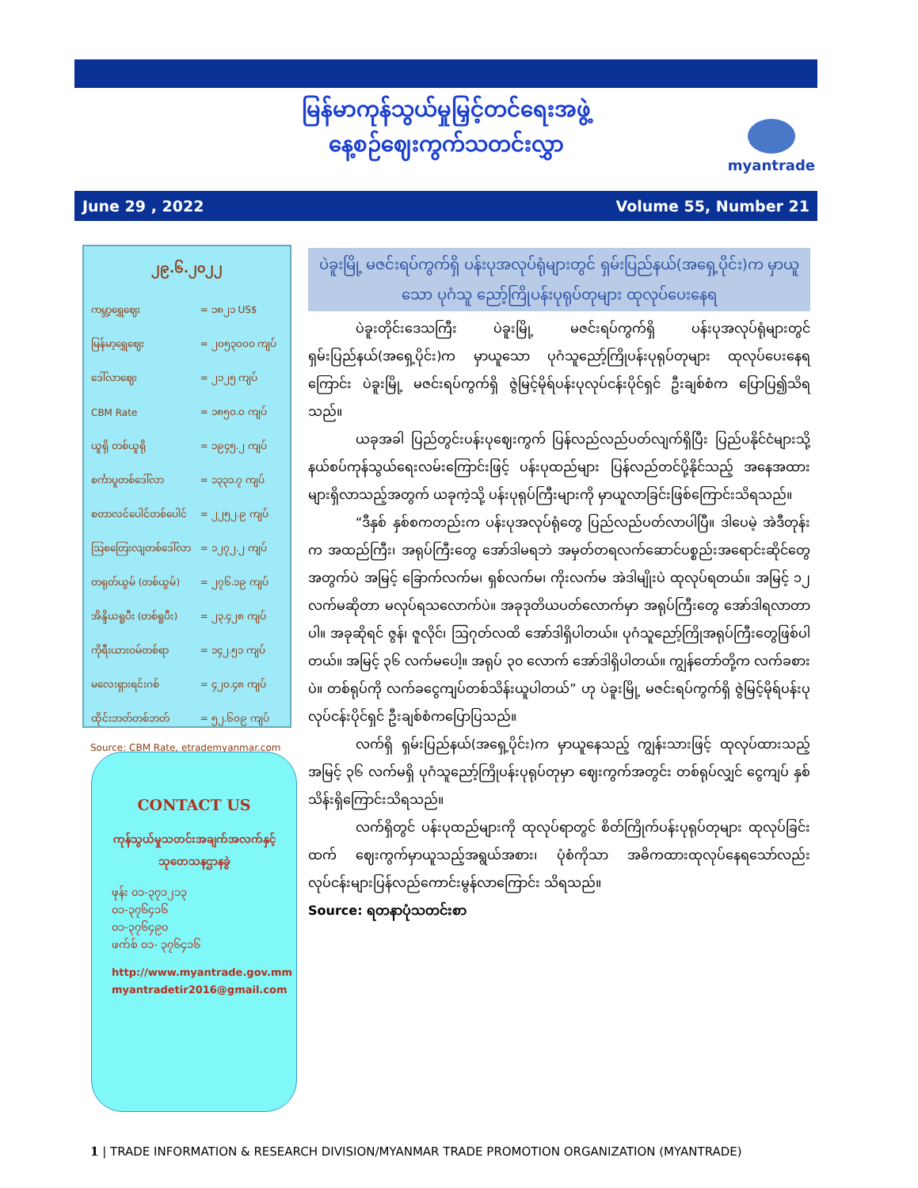မြန်မာကုန်သွယ်မှုမြှင့်တင်ရေးအဖွဲ့
နေ့စဉ်ဈေးကွက်သတင်းလွှာ
myantrade
June 29 , 2022 Volume 55, Number 21
၂၉.၆.၂၀၂၂
| ကမ္ဘာ့ရွှေဈေး | = ၁၈၂၁ US$ |
| မြန်မာ့ရွှေဈေး | = ၂၀၅၃၀၀၀ ကျပ် |
| ဒေါ်လာဈေး | = ၂၁၂၅ ကျပ် |
| CBM Rate | = ၁၈၅၀.၀ ကျပ် |
| ယူရို တစ်ယူရို | = ၁၉၄၅.၂ ကျပ် |
| စင်္ကာပူတစ်ဒေါ်လာ | = ၁၃၃၁.၇ ကျပ် |
| စတာလင်ပေါင်တစ်ပေါင် | = ၂၂၅၂.၉ ကျပ် |
| ဩစတြေးလျတစ်ဒေါ်လာ | = ၁၂၇၂.၂ ကျပ် |
| တရုတ်ယွမ် (တစ်ယွမ်) | = ၂၇၆.၁၉ ကျပ် |
| အိန္ဒိယရူပီး (တစ်ရူပီး) | = ၂၃.၄၂၈ ကျပ် |
| ကိုရီးယားဝမ်တစ်ရာ | = ၁၄၂.၅၁ ကျပ် |
| မလေးရှားရင်းဂစ် | = ၄၂၀.၄၈ ကျပ် |
| ထိုင်းဘတ်တစ်ဘတ် | = ၅၂.၆၀၉ ကျပ် |
Source: CBM Rate, etrademyanmar.com
CONTACT US
ကုန်သွယ်မှုသတင်းအချက်အလက်နှင့် သုတေသနဌာနခွဲ
ဖုန်း ၀၁-၃၇၁၂၁၃
၀၁-၃၇၆၄၁၆
၀၁-၃၇၆၄၉၀
ဖက်စ် ၀၁- ၃၇၆၄၁၆
http://www.myantrade.gov.mm
myantradetir2016@gmail.com
ပဲခူးမြို့ မဇင်းရပ်ကွက်ရှိ ပန်းပုအလုပ်ရုံများတွင် ရှမ်းပြည်နယ်(အရှေ့ပိုင်း)က မှာယူသော ပုဂံသူ ညော့်ကြိုပန်းပုရုပ်တုများ ထုလုပ်ပေးနေရ
ပဲခူးတိုင်းဒေသကြီး ပဲခူးမြို့ မဇင်းရပ်ကွက်ရှိ ပန်းပုအလုပ်ရုံများတွင် ရှမ်းပြည်နယ်(အရှေ့ပိုင်း)က မှာယူသော ပုဂံသူညော့်ကြိုပန်းပုရုပ်တုများ ထုလုပ်ပေးနေရကြောင်း ပဲခူးမြို့ မဇင်းရပ်ကွက်ရှိ ဇွဲမြင့်မိုရ်ပန်းပုလုပ်ငန်းပိုင်ရှင် ဦးချစ်စံက ပြောပြ၍သိရသည်။
ယခုအခါ ပြည်တွင်းပန်းပုဈေးကွက် ပြန်လည်လည်ပတ်လျက်ရှိပြီး ပြည်ပနိုင်ငံများသို့ နယ်စပ်ကုန်သွယ်ရေးလမ်းကြောင်းဖြင့် ပန်းပုထည်များ ပြန်လည်တင်ပို့နိုင်သည့် အနေအထားများရှိလာသည့်အတွက် ယခုကဲ့သို့ ပန်းပုရုပ်ကြီးများကို မှာယူလာခြင်းဖြစ်ကြောင်းသိရသည်။
“ဒီနှစ် နှစ်စကတည်းက ပန်းပုအလုပ်ရုံတွေ ပြည်လည်ပတ်လာပါပြီ။ ဒါပေမဲ့ အဲဒီတုန်းက အထည်ကြီး၊ အရုပ်ကြီးတွေ အော်ဒါမရဘဲ အမှတ်တရလက်ဆောင်ပစ္စည်းအရောင်းဆိုင်တွေအတွက်ပဲ အမြင့် ခြောက်လက်မ၊ ရှစ်လက်မ၊ ကိုးလက်မ အဲဒါမျိုးပဲ ထုလုပ်ရတယ်။ အမြင့် ၁၂ လက်မဆိုတာ မလုပ်ရသလောက်ပဲ။ အခုဒုတိယပတ်လောက်မှာ အရုပ်ကြီးတွေ အော်ဒါရလာတာပါ။ အခုဆိုရင် ဇွန်၊ ဇူလိုင်၊ ဩဂုတ်လထိ အော်ဒါရှိပါတယ်။ ပုဂံသူညော့်ကြိုအရုပ်ကြီးတွေဖြစ်ပါတယ်။ အမြင့် ၃၆ လက်မပေါ့။ အရုပ် ၃၀ လောက် အော်ဒါရှိပါတယ်။ ကျွန်တော်တို့က လက်ခစားပဲ။ တစ်ရုပ်ကို လက်ခငွေကျပ်တစ်သိန်းယူပါတယ်” ဟု ပဲခူးမြို့ မဇင်းရပ်ကွက်ရှိ ဇွဲမြင့်မိုရ်ပန်းပုလုပ်ငန်းပိုင်ရှင် ဦးချစ်စံကပြောပြသည်။
လက်ရှိ ရှမ်းပြည်နယ်(အရှေ့ပိုင်း)က မှာယူနေသည့် ကျွန်းသားဖြင့် ထုလုပ်ထားသည့် အမြင့် ၃၆ လက်မရှိ ပုဂံသူညော့်ကြိုပန်းပုရုပ်တုမှာ ဈေးကွက်အတွင်း တစ်ရုပ်လျှင် ငွေကျပ် နှစ်သိန်းရှိကြောင်းသိရသည်။
လက်ရှိတွင် ပန်းပုထည်များကို ထုလုပ်ရာတွင် စိတ်ကြိုက်ပန်းပုရုပ်တုများ ထုလုပ်ခြင်းထက် ဈေးကွက်မှာယူသည့်အရွယ်အစား၊ ပုံစံကိုသာ အဓိကထားထုလုပ်နေရသော်လည်း လုပ်ငန်းများပြန်လည်ကောင်းမွန်လာကြောင်း သိရသည်။
Source: ရတနာပုံသတင်းစာ
1 | TRADE INFORMATION & RESEARCH DIVISION/MYANMAR TRADE PROMOTION ORGANIZATION (MYANTRADE)